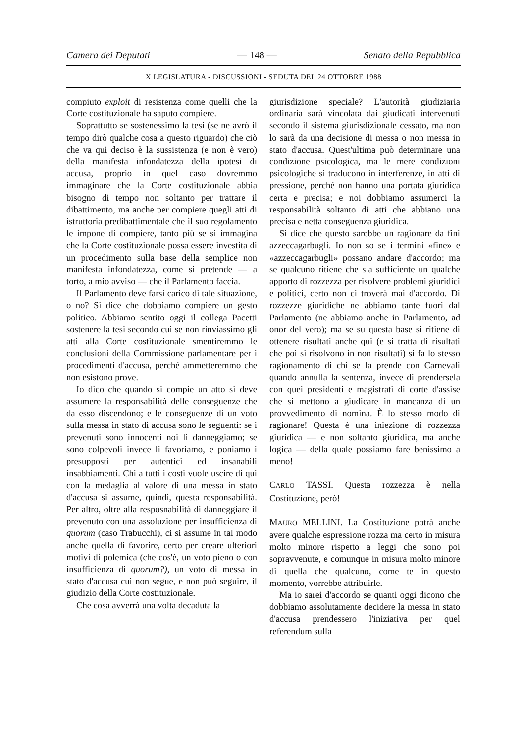Camera dei Deputati — 148 — Senato della Repubblica
X LEGISLATURA - DISCUSSIONI - SEDUTA DEL 24 OTTOBRE 1988
compiuto exploit di resistenza come quelli che la Corte costituzionale ha saputo compiere.
Soprattutto se sostenessimo la tesi (se ne avrò il tempo dirò qualche cosa a questo riguardo) che ciò che va qui deciso è la sussistenza (e non è vero) della manifesta infondatezza della ipotesi di accusa, proprio in quel caso dovremmo immaginare che la Corte costituzionale abbia bisogno di tempo non soltanto per trattare il dibattimento, ma anche per compiere quegli atti di istruttoria predibattimentale che il suo regolamento le impone di compiere, tanto più se si immagina che la Corte costituzionale possa essere investita di un procedimento sulla base della semplice non manifesta infondatezza, come si pretende — a torto, a mio avviso — che il Parlamento faccia.
Il Parlamento deve farsi carico di tale situazione, o no? Si dice che dobbiamo compiere un gesto politico. Abbiamo sentito oggi il collega Pacetti sostenere la tesi secondo cui se non rinviassimo gli atti alla Corte costituzionale smentiremmo le conclusioni della Commissione parlamentare per i procedimenti d'accusa, perché ammetteremmo che non esistono prove.
Io dico che quando si compie un atto si deve assumere la responsabilità delle conseguenze che da esso discendono; e le conseguenze di un voto sulla messa in stato di accusa sono le seguenti: se i prevenuti sono innocenti noi li danneggiamo; se sono colpevoli invece li favoriamo, e poniamo i presupposti per autentici ed insanabili insabbiamenti. Chi a tutti i costi vuole uscire di qui con la medaglia al valore di una messa in stato d'accusa si assume, quindi, questa responsabilità. Per altro, oltre alla resposnabilità di danneggiare il prevenuto con una assoluzione per insufficienza di quorum (caso Trabucchi), ci si assume in tal modo anche quella di favorire, certo per creare ulteriori motivi di polemica (che cos'è, un voto pieno o con insufficienza di quorum?), un voto di messa in stato d'accusa cui non segue, e non può seguire, il giudizio della Corte costituzionale.
Che cosa avverrà una volta decaduta la
giurisdizione speciale? L'autorità giudiziaria ordinaria sarà vincolata dai giudicati intervenuti secondo il sistema giurisdizionale cessato, ma non lo sarà da una decisione di messa o non messa in stato d'accusa. Quest'ultima può determinare una condizione psicologica, ma le mere condizioni psicologiche si traducono in interferenze, in atti di pressione, perché non hanno una portata giuridica certa e precisa; e noi dobbiamo assumerci la responsabilità soltanto di atti che abbiano una precisa e netta conseguenza giuridica.
Si dice che questo sarebbe un ragionare da fini azzeccagarbugli. Io non so se i termini «fine» e «azzeccagarbugli» possano andare d'accordo; ma se qualcuno ritiene che sia sufficiente un qualche apporto di rozzezza per risolvere problemi giuridici e politici, certo non ci troverà mai d'accordo. Di rozzezze giuridiche ne abbiamo tante fuori dal Parlamento (ne abbiamo anche in Parlamento, ad onor del vero); ma se su questa base si ritiene di ottenere risultati anche qui (e si tratta di risultati che poi si risolvono in non risultati) si fa lo stesso ragionamento di chi se la prende con Carnevali quando annulla la sentenza, invece di prendersela con quei presidenti e magistrati di corte d'assise che si mettono a giudicare in mancanza di un provvedimento di nomina. È lo stesso modo di ragionare! Questa è una iniezione di rozzezza giuridica — e non soltanto giuridica, ma anche logica — della quale possiamo fare benissimo a meno!
CARLO TASSI. Questa rozzezza è nella Costituzione, però!
MAURO MELLINI. La Costituzione potrà anche avere qualche espressione rozza ma certo in misura molto minore rispetto a leggi che sono poi sopravvenute, e comunque in misura molto minore di quella che qualcuno, come te in questo momento, vorrebbe attribuirle.
Ma io sarei d'accordo se quanti oggi dicono che dobbiamo assolutamente decidere la messa in stato d'accusa prendessero l'iniziativa per quel referendum sulla